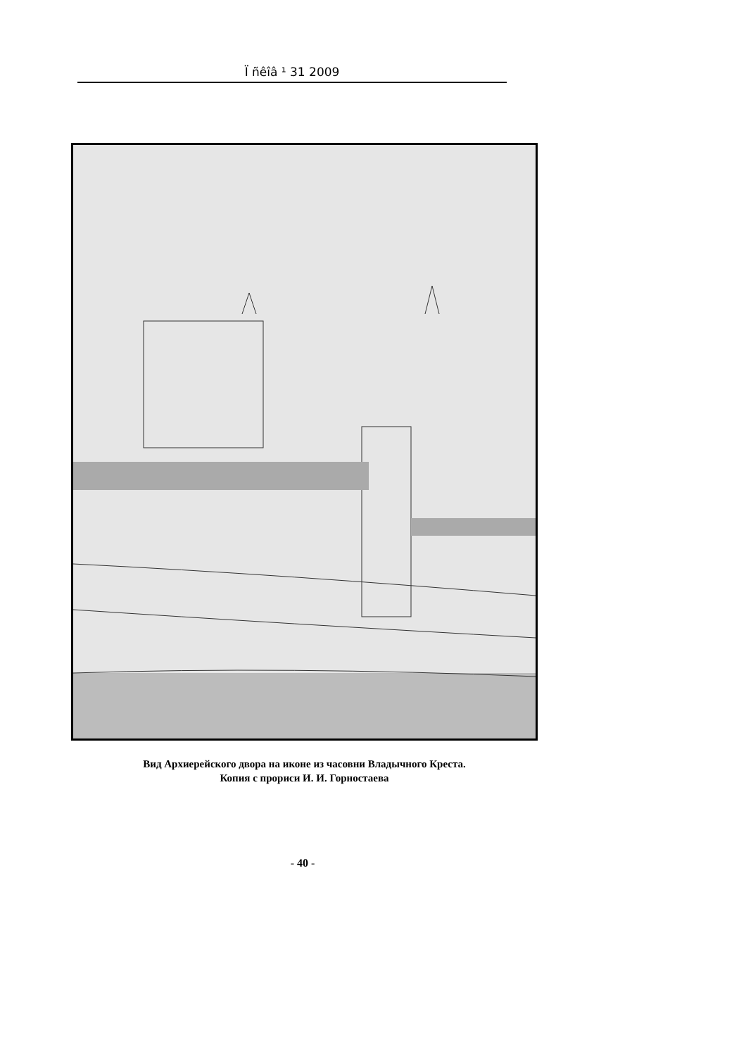Ï ñêîâ ¹ 31 2009
Вид Архиерейского двора на иконе из часовни Владычного Креста.
Копия с прориси И. И. Горностаева
- 40 -